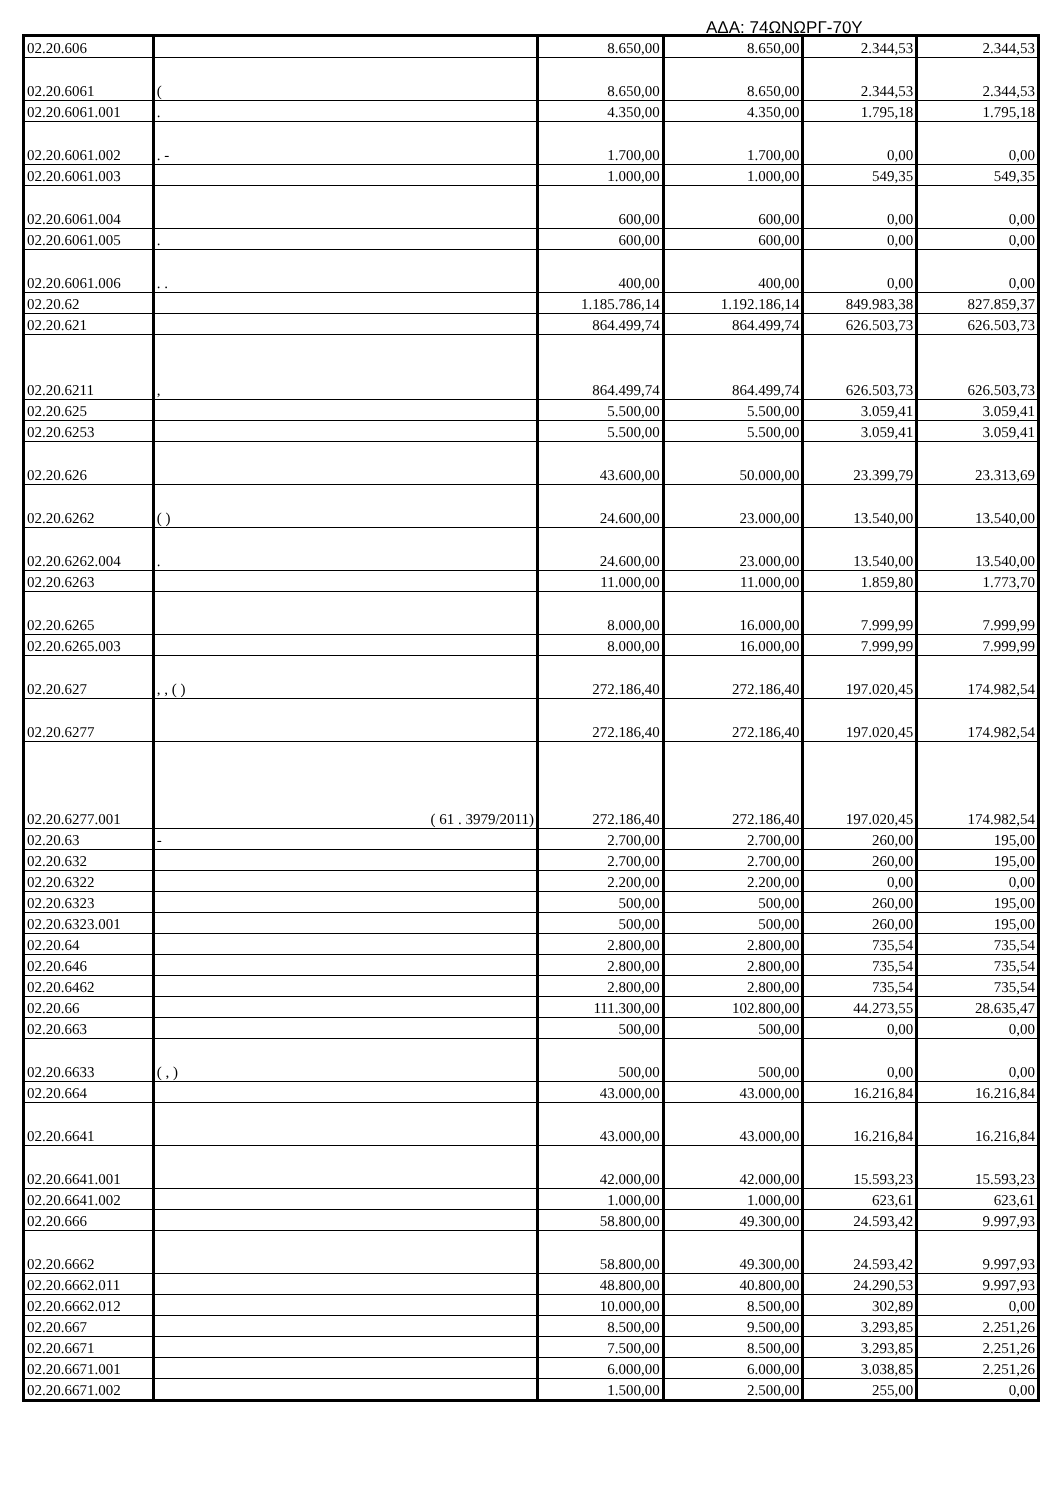ΑΔΑ: 74ΩΝΩΡΓ-70Υ
| 02.20.606 | | 8.650,00 | 8.650,00 | 2.344,53 | 2.344,53 |
| 02.20.6061 | ( | 8.650,00 | 8.650,00 | 2.344,53 | 2.344,53 |
| 02.20.6061.001 | . | 4.350,00 | 4.350,00 | 1.795,18 | 1.795,18 |
| 02.20.6061.002 | . - | 1.700,00 | 1.700,00 | 0,00 | 0,00 |
| 02.20.6061.003 | | 1.000,00 | 1.000,00 | 549,35 | 549,35 |
| 02.20.6061.004 | | 600,00 | 600,00 | 0,00 | 0,00 |
| 02.20.6061.005 | . | 600,00 | 600,00 | 0,00 | 0,00 |
| 02.20.6061.006 | . . | 400,00 | 400,00 | 0,00 | 0,00 |
| 02.20.62 | | 1.185.786,14 | 1.192.186,14 | 849.983,38 | 827.859,37 |
| 02.20.621 | | 864.499,74 | 864.499,74 | 626.503,73 | 626.503,73 |
| 02.20.6211 | , | 864.499,74 | 864.499,74 | 626.503,73 | 626.503,73 |
| 02.20.625 | | 5.500,00 | 5.500,00 | 3.059,41 | 3.059,41 |
| 02.20.6253 | | 5.500,00 | 5.500,00 | 3.059,41 | 3.059,41 |
| 02.20.626 | | 43.600,00 | 50.000,00 | 23.399,79 | 23.313,69 |
| 02.20.6262 | ( ) | 24.600,00 | 23.000,00 | 13.540,00 | 13.540,00 |
| 02.20.6262.004 | . | 24.600,00 | 23.000,00 | 13.540,00 | 13.540,00 |
| 02.20.6263 | | 11.000,00 | 11.000,00 | 1.859,80 | 1.773,70 |
| 02.20.6265 | | 8.000,00 | 16.000,00 | 7.999,99 | 7.999,99 |
| 02.20.6265.003 | | 8.000,00 | 16.000,00 | 7.999,99 | 7.999,99 |
| 02.20.627 | , , ( ) | 272.186,40 | 272.186,40 | 197.020,45 | 174.982,54 |
| 02.20.6277 | | 272.186,40 | 272.186,40 | 197.020,45 | 174.982,54 |
| 02.20.6277.001 | ( 61 . 3979/2011) | 272.186,40 | 272.186,40 | 197.020,45 | 174.982,54 |
| 02.20.63 | - | 2.700,00 | 2.700,00 | 260,00 | 195,00 |
| 02.20.632 | | 2.700,00 | 2.700,00 | 260,00 | 195,00 |
| 02.20.6322 | | 2.200,00 | 2.200,00 | 0,00 | 0,00 |
| 02.20.6323 | | 500,00 | 500,00 | 260,00 | 195,00 |
| 02.20.6323.001 | | 500,00 | 500,00 | 260,00 | 195,00 |
| 02.20.64 | | 2.800,00 | 2.800,00 | 735,54 | 735,54 |
| 02.20.646 | | 2.800,00 | 2.800,00 | 735,54 | 735,54 |
| 02.20.6462 | | 2.800,00 | 2.800,00 | 735,54 | 735,54 |
| 02.20.66 | | 111.300,00 | 102.800,00 | 44.273,55 | 28.635,47 |
| 02.20.663 | | 500,00 | 500,00 | 0,00 | 0,00 |
| 02.20.6633 | ( , ) | 500,00 | 500,00 | 0,00 | 0,00 |
| 02.20.664 | | 43.000,00 | 43.000,00 | 16.216,84 | 16.216,84 |
| 02.20.6641 | | 43.000,00 | 43.000,00 | 16.216,84 | 16.216,84 |
| 02.20.6641.001 | | 42.000,00 | 42.000,00 | 15.593,23 | 15.593,23 |
| 02.20.6641.002 | | 1.000,00 | 1.000,00 | 623,61 | 623,61 |
| 02.20.666 | | 58.800,00 | 49.300,00 | 24.593,42 | 9.997,93 |
| 02.20.6662 | | 58.800,00 | 49.300,00 | 24.593,42 | 9.997,93 |
| 02.20.6662.011 | | 48.800,00 | 40.800,00 | 24.290,53 | 9.997,93 |
| 02.20.6662.012 | | 10.000,00 | 8.500,00 | 302,89 | 0,00 |
| 02.20.667 | | 8.500,00 | 9.500,00 | 3.293,85 | 2.251,26 |
| 02.20.6671 | | 7.500,00 | 8.500,00 | 3.293,85 | 2.251,26 |
| 02.20.6671.001 | | 6.000,00 | 6.000,00 | 3.038,85 | 2.251,26 |
| 02.20.6671.002 | | 1.500,00 | 2.500,00 | 255,00 | 0,00 |